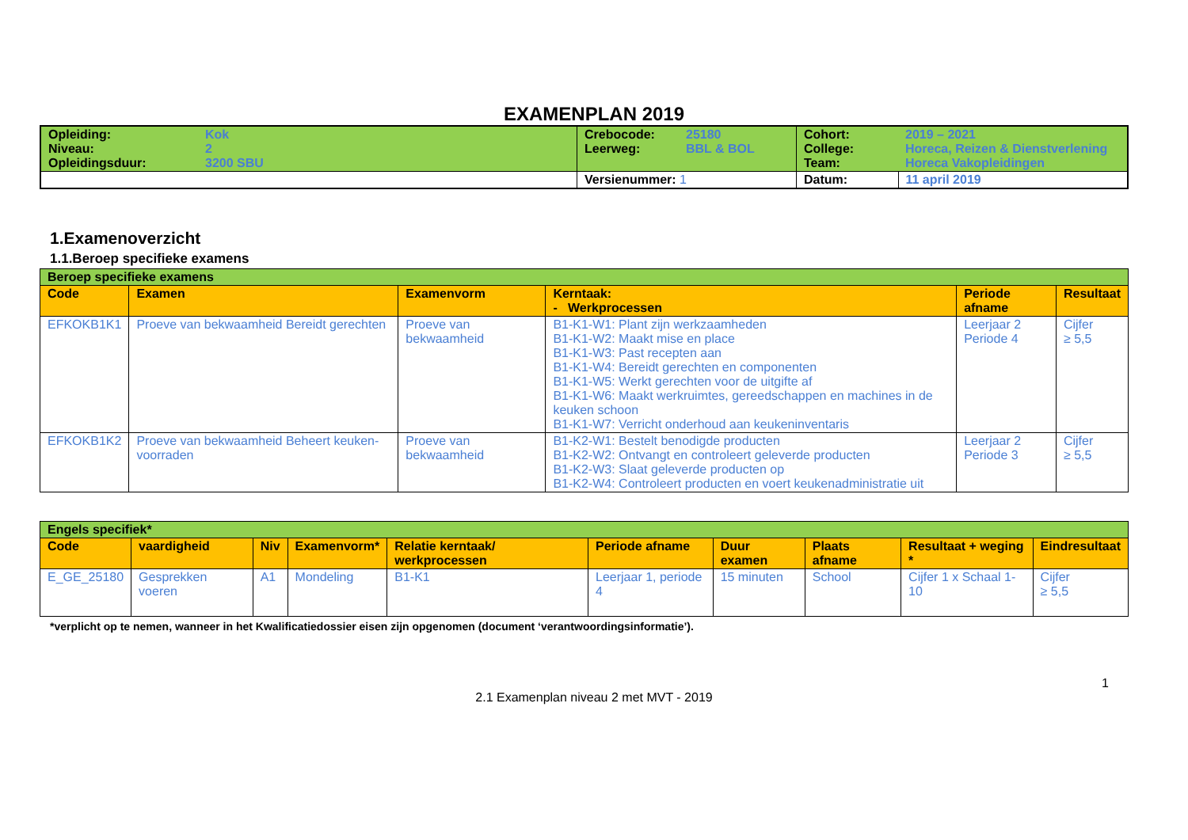EXAMENPLAN 2019
| Opleiding: Niveau: Opleidingsduur: | Kok 2 3200 SBU | Crebocode: Leerweg: | 25180 BBL & BOL | Cohort: College: Team: | 2019 – 2021 Horeca, Reizen & Dienstverlening Horeca Vakopleidingen |
| | | Versienummer: 1 | | Datum: | 11 april 2019 |
1.Examenoverzicht
1.1.Beroep specifieke examens
| Beroep specifieke examens | | | | | |
| Code | Examen | Examenvorm | Kerntaak: - Werkprocessen | Periode afname | Resultaat |
| EFKOKB1K1 | Proeve van bekwaamheid Bereidt gerechten | Proeve van bekwaamheid | B1-K1-W1: Plant zijn werkzaamheden B1-K1-W2: Maakt mise en place B1-K1-W3: Past recepten aan B1-K1-W4: Bereidt gerechten en componenten B1-K1-W5: Werkt gerechten voor de uitgifte af B1-K1-W6: Maakt werkruimtes, gereedschappen en machines in de keuken schoon B1-K1-W7: Verricht onderhoud aan keukeninventaris | Leerjaar 2 Periode 4 | Cijfer ≥ 5,5 |
| EFKOKB1K2 | Proeve van bekwaamheid Beheert keuken-voorraden | Proeve van bekwaamheid | B1-K2-W1: Bestelt benodigde producten B1-K2-W2: Ontvangt en controleert geleverde producten B1-K2-W3: Slaat geleverde producten op B1-K2-W4: Controleert producten en voert keukenadministratie uit | Leerjaar 2 Periode 3 | Cijfer ≥ 5,5 |
| Engels specifiek* | | | | | | | | | |
| Code | vaardigheid | Niv | Examenvorm* | Relatie kerntaak/ werkprocessen | Periode afname | Duur examen | Plaats afname | Resultaat + weging * | Eindresultaat |
| E_GE_25180 | Gesprekken voeren | A1 | Mondeling | B1-K1 | Leerjaar 1, periode 4 | 15 minuten | School | Cijfer 1 x Schaal 1-10 | Cijfer ≥ 5,5 |
*verplicht op te nemen, wanneer in het Kwalificatiedossier eisen zijn opgenomen (document ‘verantwoordingsinformatie’).
1
2.1 Examenplan niveau 2 met MVT - 2019